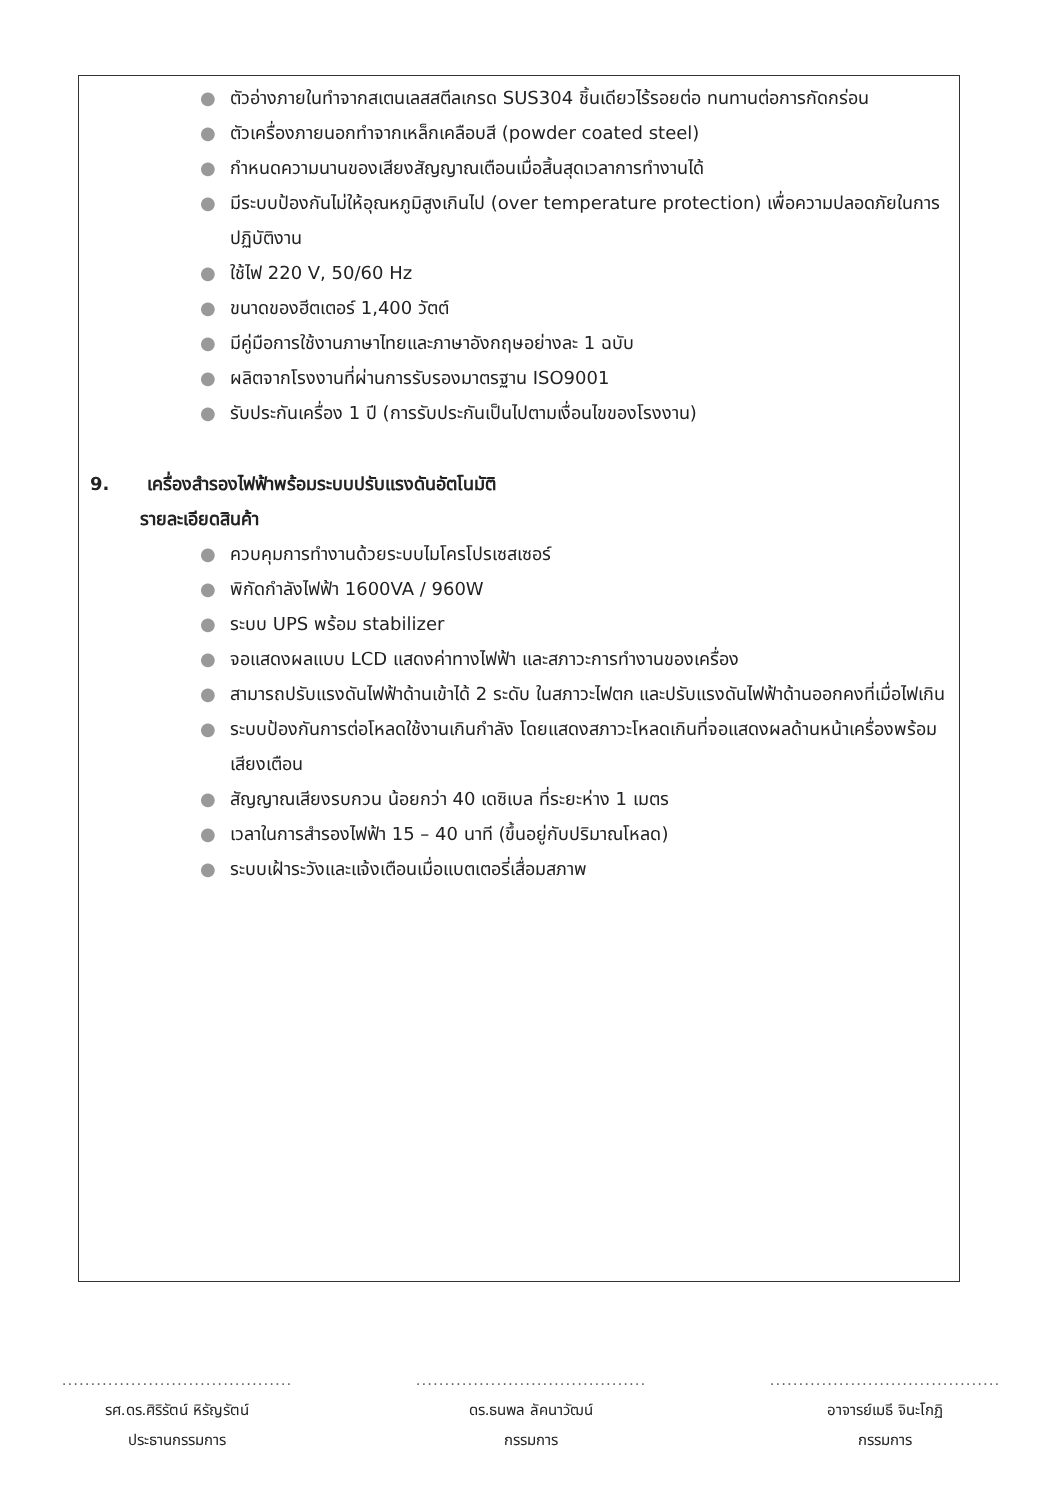● ตัวอ่างภายในทำจากสเตนเลสสตีลเกรด SUS304 ชิ้นเดียวไร้รอยต่อ ทนทานต่อการกัดกร่อน
● ตัวเครื่องภายนอกทำจากเหล็กเคลือบสี (powder coated steel)
● กำหนดความนานของเสียงสัญญาณเตือนเมื่อสิ้นสุดเวลาการทำงานได้
● มีระบบป้องกันไม่ให้อุณหภูมิสูงเกินไป (over temperature protection) เพื่อความปลอดภัยในการปฏิบัติงาน
● ใช้ไฟ 220 V, 50/60 Hz
● ขนาดของฮีตเตอร์ 1,400 วัตต์
● มีคู่มือการใช้งานภาษาไทยและภาษาอังกฤษอย่างละ 1 ฉบับ
● ผลิตจากโรงงานที่ผ่านการรับรองมาตรฐาน ISO9001
● รับประกันเครื่อง 1 ปี (การรับประกันเป็นไปตามเงื่อนไขของโรงงาน)
9. เครื่องสำรองไฟฟ้าพร้อมระบบปรับแรงดันอัตโนมัติ
รายละเอียดสินค้า
● ควบคุมการทำงานด้วยระบบไมโครโปรเซสเซอร์
● พิกัดกำลังไฟฟ้า 1600VA / 960W
● ระบบ UPS พร้อม stabilizer
● จอแสดงผลแบบ LCD แสดงค่าทางไฟฟ้า และสภาวะการทำงานของเครื่อง
● สามารถปรับแรงดันไฟฟ้าด้านเข้าได้ 2 ระดับ ในสภาวะไฟตก และปรับแรงดันไฟฟ้าด้านออกคงที่เมื่อไฟเกิน
● ระบบป้องกันการต่อโหลดใช้งานเกินกำลัง โดยแสดงสภาวะโหลดเกินที่จอแสดงผลด้านหน้าเครื่องพร้อมเสียงเตือน
● สัญญาณเสียงรบกวน น้อยกว่า 40 เดซิเบล ที่ระยะห่าง 1 เมตร
● เวลาในการสำรองไฟฟ้า 15 – 40 นาที (ขึ้นอยู่กับปริมาณโหลด)
● ระบบเฝ้าระวังและแจ้งเตือนเมื่อแบตเตอรี่เสื่อมสภาพ
........................................
รศ.ดร.ศิริรัตน์ หิรัญรัตน์
ประธานกรรมการ
........................................
ดร.ธนพล ลัคนาวัฒน์
กรรมการ
........................................
อาจารย์เมธี จินะโกฏิ
กรรมการ